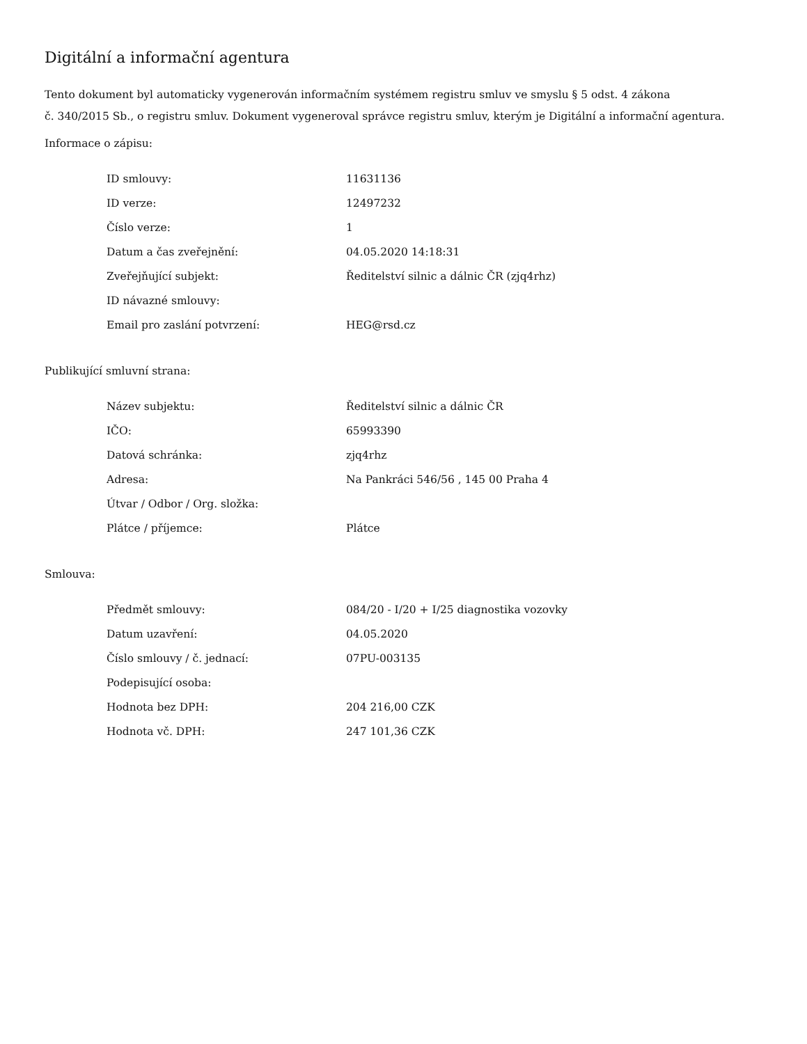Digitální a informační agentura
Tento dokument byl automaticky vygenerován informačním systémem registru smluv ve smyslu § 5 odst. 4 zákona
č. 340/2015 Sb., o registru smluv. Dokument vygeneroval správce registru smluv, kterým je Digitální a informační agentura.
Informace o zápisu:
| ID smlouvy: | 11631136 |
| ID verze: | 12497232 |
| Číslo verze: | 1 |
| Datum a čas zveřejnění: | 04.05.2020 14:18:31 |
| Zveřejňující subjekt: | Ředitelství silnic a dálnic ČR (zjq4rhz) |
| ID návazné smlouvy: | |
| Email pro zaslání potvrzení: | HEG@rsd.cz |
Publikující smluvní strana:
| Název subjektu: | Ředitelství silnic a dálnic ČR |
| IČO: | 65993390 |
| Datová schránka: | zjq4rhz |
| Adresa: | Na Pankráci 546/56 , 145 00 Praha 4 |
| Útvar / Odbor / Org. složka: | |
| Plátce / příjemce: | Plátce |
Smlouva:
| Předmět smlouvy: | 084/20 - I/20 + I/25 diagnostika vozovky |
| Datum uzavření: | 04.05.2020 |
| Číslo smlouvy / č. jednací: | 07PU-003135 |
| Podepisující osoba: | |
| Hodnota bez DPH: | 204 216,00 CZK |
| Hodnota vč. DPH: | 247 101,36 CZK |